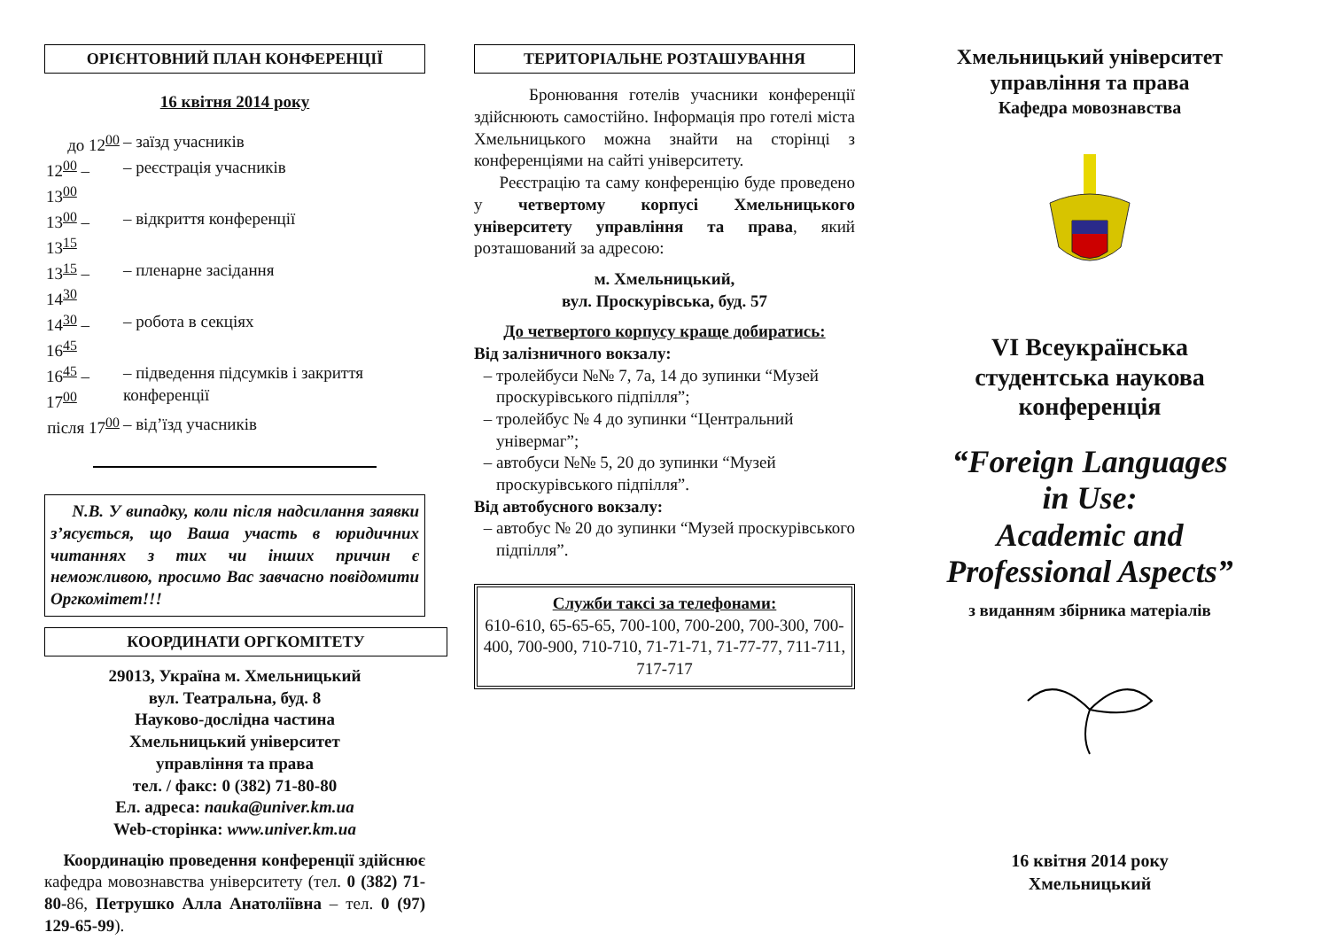ОРІЄНТОВНИЙ ПЛАН КОНФЕРЕНЦІЇ
16 квітня 2014 року
| до 12<sup>00</sup> | – заїзд учасників |
| 12<sup>00</sup> – 13<sup>00</sup> | – реєстрація учасників |
| 13<sup>00</sup> – 13<sup>15</sup> | – відкриття конференції |
| 13<sup>15</sup> – 14<sup>30</sup> | – пленарне засідання |
| 14<sup>30</sup> – 16<sup>45</sup> | – робота в секціях |
| 16<sup>45</sup> – 17<sup>00</sup> | – підведення підсумків і закриття конференції |
| після 17<sup>00</sup> | – від’їзд учасників |
N.B. У випадку, коли після надсилання заявки з’ясується, що Ваша участь в юридичних читаннях з тих чи інших причин є неможливою, просимо Вас завчасно повідомити Оргкомітет!!!
КООРДИНАТИ ОРГКОМІТЕТУ
29013, Україна м. Хмельницький
вул. Театральна, буд. 8
Науково-дослідна частина
Хмельницький університет
управління та права
тел. / факс: 0 (382) 71-80-80
Ел. адреса: nauka@univer.km.ua
Web-сторінка: www.univer.km.ua
Координацію проведення конференції здійснює кафедра мовознавства університету (тел. 0 (382) 71-80-86, Петрушко Алла Анатоліївна – тел. 0 (97) 129-65-99).
ТЕРИТОРІАЛЬНЕ РОЗТАШУВАННЯ
Бронювання готелів учасники конференції здійснюють самостійно. Інформація про готелі міста Хмельницького можна знайти на сторінці з конференціями на сайті університету.
Реєстрацію та саму конференцію буде проведено у четвертому корпусі Хмельницького університету управління та права, який розташований за адресою:
м. Хмельницький,
вул. Проскурівська, буд. 57
До четвертого корпусу краще добиратись:
Від залізничного вокзалу:
тролейбуси №№ 7, 7а, 14 до зупинки “Музей проскурівського підпілля”;
тролейбус № 4 до зупинки “Центральний універмаг”;
автобуси №№ 5, 20 до зупинки “Музей проскурівського підпілля”.
Від автобусного вокзалу:
автобус № 20 до зупинки “Музей проскурівського підпілля”.
Служби таксі за телефонами:
610-610, 65-65-65, 700-100, 700-200, 700-300, 700-400, 700-900, 710-710, 71-71-71, 71-77-77, 711-711, 717-717
Хмельницький університет
управління та права
Кафедра мовознавства
VI Всеукраїнська
студентська наукова
конференція
“Foreign Languages
in Use:
Academic and
Professional Aspects”
з виданням збірника матеріалів
16 квітня 2014 року
Хмельницький